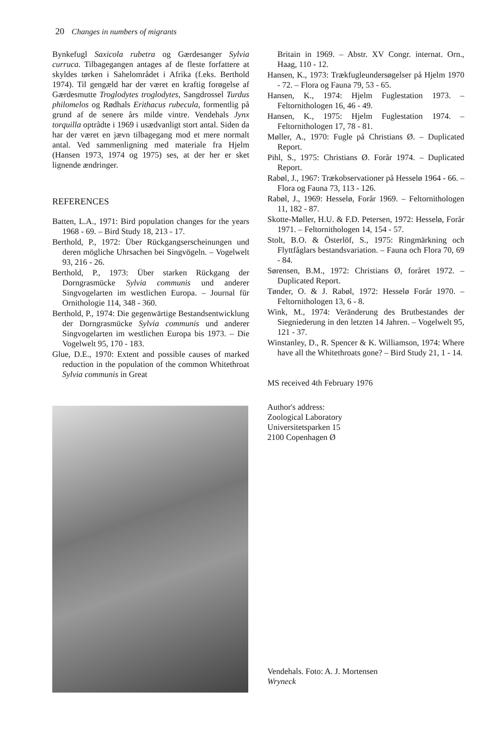20 Changes in numbers of migrants
Bynkefugl Saxicola rubetra og Gærdesanger Sylvia curruca. Tilbagegangen antages af de fleste forfattere at skyldes tørken i Sahelområdet i Afrika (f.eks. Berthold 1974). Til gengæld har der været en kraftig forøgelse af Gærdesmutte Troglodytes troglodytes, Sangdrossel Turdus philomelos og Rødhals Erithacus rubecula, formentlig på grund af de senere års milde vintre. Vendehals Jynx torquilla optrådte i 1969 i usædvanligt stort antal. Siden da har der været en jævn tilbagegang mod et mere normalt antal. Ved sammenligning med materiale fra Hjelm (Hansen 1973, 1974 og 1975) ses, at der her er sket lignende ændringer.
REFERENCES
Batten, L.A., 1971: Bird population changes for the years 1968 - 69. – Bird Study 18, 213 - 17.
Berthold, P., 1972: Über Rückgangserscheinungen und deren mögliche Uhrsachen bei Singvögeln. – Vogelwelt 93, 216 - 26.
Berthold, P., 1973: Über starken Rückgang der Dorngrasmücke Sylvia communis und anderer Singvogelarten im westlichen Europa. – Journal für Ornithologie 114, 348 - 360.
Berthold, P., 1974: Die gegenwärtige Bestandsentwicklung der Dorngrasmücke Sylvia communis und anderer Singvogelarten im westlichen Europa bis 1973. – Die Vogelwelt 95, 170 - 183.
Glue, D.E., 1970: Extent and possible causes of marked reduction in the population of the common Whitethroat Sylvia communis in Great
Britain in 1969. – Abstr. XV Congr. internat. Orn., Haag, 110 - 12.
Hansen, K., 1973: Trækfugleundersøgelser på Hjelm 1970 - 72. – Flora og Fauna 79, 53 - 65.
Hansen, K., 1974: Hjelm Fuglestation 1973. – Feltornithologen 16, 46 - 49.
Hansen, K., 1975: Hjelm Fuglestation 1974. – Feltornithologen 17, 78 - 81.
Møller, A., 1970: Fugle på Christians Ø. – Duplicated Report.
Pihl, S., 1975: Christians Ø. Forår 1974. – Duplicated Report.
Rabøl, J., 1967: Trækobservationer på Hesselø 1964 - 66. – Flora og Fauna 73, 113 - 126.
Rabøl, J., 1969: Hesselø, Forår 1969. – Feltornithologen 11, 182 - 87.
Skotte-Møller, H.U. & F.D. Petersen, 1972: Hesselø, Forår 1971. – Feltornithologen 14, 154 - 57.
Stolt, B.O. & Österlöf, S., 1975: Ringmärkning och Flyttfåglars bestandsvariation. – Fauna och Flora 70, 69 - 84.
Sørensen, B.M., 1972: Christians Ø, foråret 1972. – Duplicated Report.
Tønder, O. & J. Rabøl, 1972: Hesselø Forår 1970. – Feltornithologen 13, 6 - 8.
Wink, M., 1974: Veränderung des Brutbestandes der Siegniederung in den letzten 14 Jahren. – Vogelwelt 95, 121 - 37.
Winstanley, D., R. Spencer & K. Williamson, 1974: Where have all the Whitethroats gone? – Bird Study 21, 1 - 14.
MS received 4th February 1976
Author's address:
Zoological Laboratory
Universitetsparken 15
2100 Copenhagen Ø
Vendehals. Foto: A. J. Mortensen
Wryneck